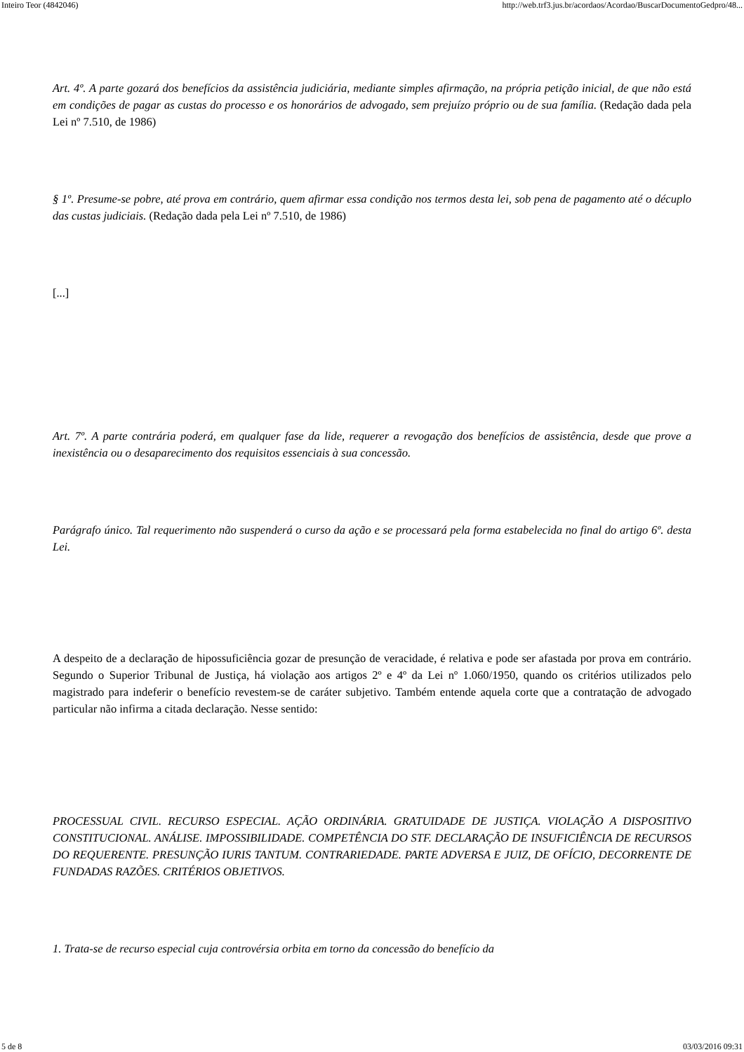Inteiro Teor (4842046) http://web.trf3.jus.br/acordaos/Acordao/BuscarDocumentoGedpro/48...
Art. 4º. A parte gozará dos benefícios da assistência judiciária, mediante simples afirmação, na própria petição inicial, de que não está em condições de pagar as custas do processo e os honorários de advogado, sem prejuízo próprio ou de sua família. (Redação dada pela Lei nº 7.510, de 1986)
§ 1º. Presume-se pobre, até prova em contrário, quem afirmar essa condição nos termos desta lei, sob pena de pagamento até o décuplo das custas judiciais. (Redação dada pela Lei nº 7.510, de 1986)
[...]
Art. 7º. A parte contrária poderá, em qualquer fase da lide, requerer a revogação dos benefícios de assistência, desde que prove a inexistência ou o desaparecimento dos requisitos essenciais à sua concessão.
Parágrafo único. Tal requerimento não suspenderá o curso da ação e se processará pela forma estabelecida no final do artigo 6º. desta Lei.
A despeito de a declaração de hipossuficiência gozar de presunção de veracidade, é relativa e pode ser afastada por prova em contrário. Segundo o Superior Tribunal de Justiça, há violação aos artigos 2º e 4º da Lei nº 1.060/1950, quando os critérios utilizados pelo magistrado para indeferir o benefício revestem-se de caráter subjetivo. Também entende aquela corte que a contratação de advogado particular não infirma a citada declaração. Nesse sentido:
PROCESSUAL CIVIL. RECURSO ESPECIAL. AÇÃO ORDINÁRIA. GRATUIDADE DE JUSTIÇA. VIOLAÇÃO A DISPOSITIVO CONSTITUCIONAL. ANÁLISE. IMPOSSIBILIDADE. COMPETÊNCIA DO STF. DECLARAÇÃO DE INSUFICIÊNCIA DE RECURSOS DO REQUERENTE. PRESUNÇÃO IURIS TANTUM. CONTRARIEDADE. PARTE ADVERSA E JUIZ, DE OFÍCIO, DECORRENTE DE FUNDADAS RAZÕES. CRITÉRIOS OBJETIVOS.
1. Trata-se de recurso especial cuja controvérsia orbita em torno da concessão do benefício da
5 de 8 03/03/2016 09:31